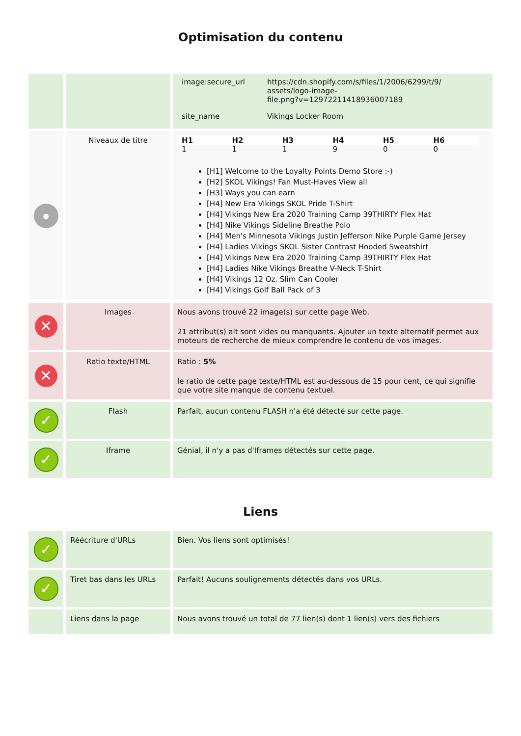Optimisation du contenu
| | | / image:secure_url / https://cdn.shopify.com/s/files/1/2006/6299/t/9/ assets/logo-image- file.png?v=12972211418936007189 / / site_name / Vikings Locker Room / |
| ● | Niveaux de titre | / H1 / H2 / H3 / H4 / H5 / H6 / / --- / --- / --- / --- / --- / --- / / 1 / 1 / 1 / 9 / 0 / 0 / [H1] Welcome to the Loyalty Points Demo Store :-) [H2] SKOL Vikings! Fan Must-Haves View all [H3] Ways you can earn [H4] New Era Vikings SKOL Pride T-Shirt [H4] Vikings New Era 2020 Training Camp 39THIRTY Flex Hat [H4] Nike Vikings Sideline Breathe Polo [H4] Men's Minnesota Vikings Justin Jefferson Nike Purple Game Jersey [H4] Ladies Vikings SKOL Sister Contrast Hooded Sweatshirt [H4] Vikings New Era 2020 Training Camp 39THIRTY Flex Hat [H4] Ladies Nike Vikings Breathe V-Neck T-Shirt [H4] Vikings 12 Oz. Slim Can Cooler [H4] Vikings Golf Ball Pack of 3 |
| ✕ | Images | Nous avons trouvé 22 image(s) sur cette page Web. 21 attribut(s) alt sont vides ou manquants. Ajouter un texte alternatif permet aux moteurs de recherche de mieux comprendre le contenu de vos images. |
| ✕ | Ratio texte/HTML | Ratio : 5% le ratio de cette page texte/HTML est au-dessous de 15 pour cent, ce qui signifie que votre site manque de contenu textuel. |
| ✓ | Flash | Parfait, aucun contenu FLASH n'a été détecté sur cette page. |
| ✓ | Iframe | Génial, il n'y a pas d'Iframes détectés sur cette page. |
Liens
| ✓ | Réécriture d'URLs | Bien. Vos liens sont optimisés! |
| ✓ | Tiret bas dans les URLs | Parfait! Aucuns soulignements détectés dans vos URLs. |
| | Liens dans la page | Nous avons trouvé un total de 77 lien(s) dont 1 lien(s) vers des fichiers |